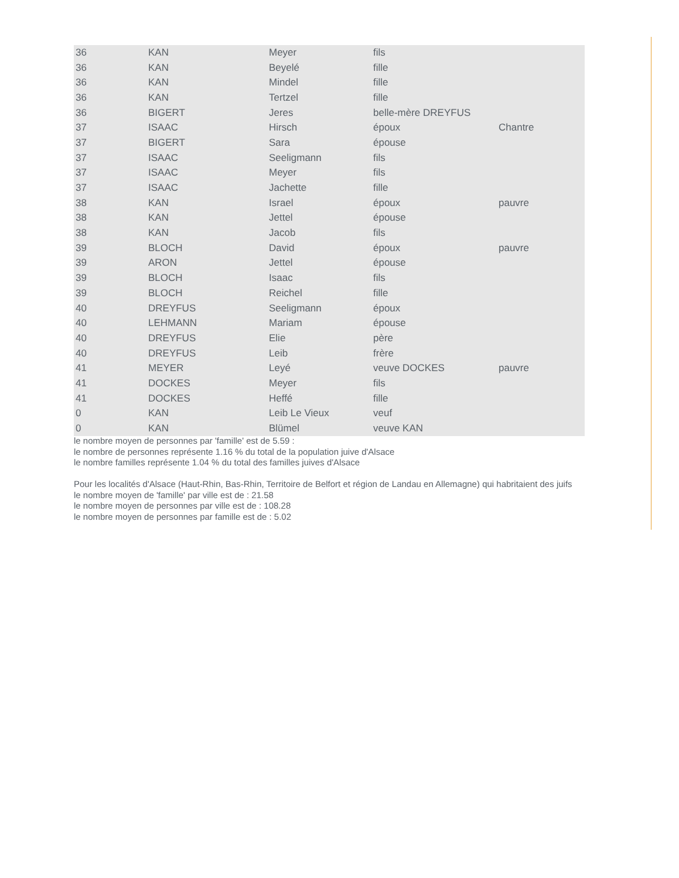| 36 | KAN | Meyer | fils | |
| 36 | KAN | Beyelé | fille | |
| 36 | KAN | Mindel | fille | |
| 36 | KAN | Tertzel | fille | |
| 36 | BIGERT | Jeres | belle-mère DREYFUS | |
| 37 | ISAAC | Hirsch | époux | Chantre |
| 37 | BIGERT | Sara | épouse | |
| 37 | ISAAC | Seeligmann | fils | |
| 37 | ISAAC | Meyer | fils | |
| 37 | ISAAC | Jachette | fille | |
| 38 | KAN | Israel | époux | pauvre |
| 38 | KAN | Jettel | épouse | |
| 38 | KAN | Jacob | fils | |
| 39 | BLOCH | David | époux | pauvre |
| 39 | ARON | Jettel | épouse | |
| 39 | BLOCH | Isaac | fils | |
| 39 | BLOCH | Reichel | fille | |
| 40 | DREYFUS | Seeligmann | époux | |
| 40 | LEHMANN | Mariam | épouse | |
| 40 | DREYFUS | Elie | père | |
| 40 | DREYFUS | Leib | frère | |
| 41 | MEYER | Leyé | veuve DOCKES | pauvre |
| 41 | DOCKES | Meyer | fils | |
| 41 | DOCKES | Heffé | fille | |
| 0 | KAN | Leib Le Vieux | veuf | |
| 0 | KAN | Blümel | veuve KAN | |
le nombre moyen de personnes par 'famille' est de 5.59 :
le nombre de personnes représente 1.16 % du total de la population juive d'Alsace
le nombre familles représente 1.04 % du total des familles juives d'Alsace
Pour les localités d'Alsace (Haut-Rhin, Bas-Rhin, Territoire de Belfort et région de Landau en Allemagne) qui habritaient des juifs
le nombre moyen de 'famille' par ville est de : 21.58
le nombre moyen de personnes par ville est de : 108.28
le nombre moyen de personnes par famille est de : 5.02